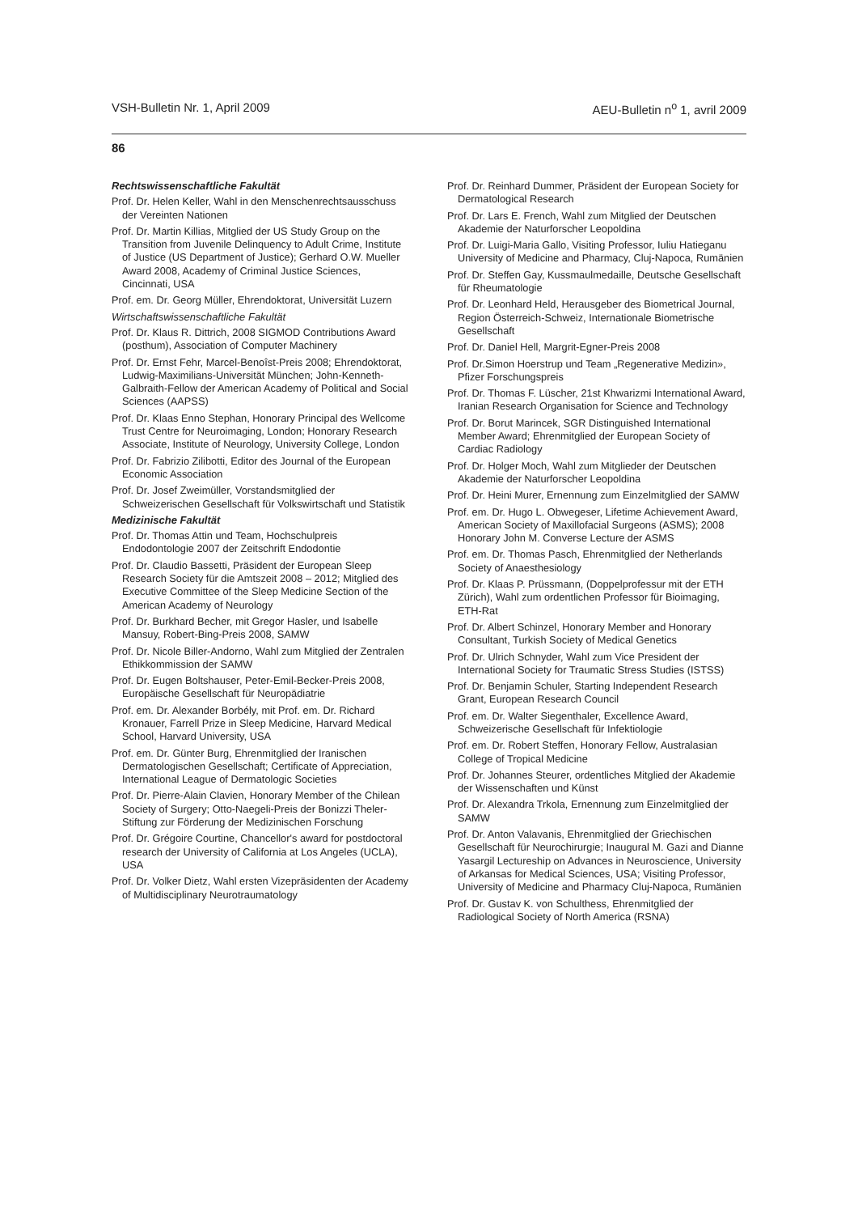VSH-Bulletin Nr. 1, April 2009 AEU-Bulletin n<sup>o</sup> 1, avril 2009
86
Rechtswissenschaftliche Fakultät
Prof. Dr. Helen Keller, Wahl in den Menschenrechtsausschuss der Vereinten Nationen
Prof. Dr. Martin Killias, Mitglied der US Study Group on the Transition from Juvenile Delinquency to Adult Crime, Institute of Justice (US Department of Justice); Gerhard O.W. Mueller Award 2008, Academy of Criminal Justice Sciences, Cincinnati, USA
Prof. em. Dr. Georg Müller, Ehrendoktorat, Universität Luzern
Wirtschaftswissenschaftliche Fakultät
Prof. Dr. Klaus R. Dittrich, 2008 SIGMOD Contributions Award (posthum), Association of Computer Machinery
Prof. Dr. Ernst Fehr, Marcel-Benoîst-Preis 2008; Ehrendoktorat, Ludwig-Maximilians-Universität München; John-Kenneth-Galbraith-Fellow der American Academy of Political and Social Sciences (AAPSS)
Prof. Dr. Klaas Enno Stephan, Honorary Principal des Wellcome Trust Centre for Neuroimaging, London; Honorary Research Associate, Institute of Neurology, University College, London
Prof. Dr. Fabrizio Zilibotti, Editor des Journal of the European Economic Association
Prof. Dr. Josef Zweimüller, Vorstandsmitglied der Schweizerischen Gesellschaft für Volkswirtschaft und Statistik
Medizinische Fakultät
Prof. Dr. Thomas Attin und Team, Hochschulpreis Endodontologie 2007 der Zeitschrift Endodontie
Prof. Dr. Claudio Bassetti, Präsident der European Sleep Research Society für die Amtszeit 2008 – 2012; Mitglied des Executive Committee of the Sleep Medicine Section of the American Academy of Neurology
Prof. Dr. Burkhard Becher, mit Gregor Hasler, und Isabelle Mansuy, Robert-Bing-Preis 2008, SAMW
Prof. Dr. Nicole Biller-Andorno, Wahl zum Mitglied der Zentralen Ethikkommission der SAMW
Prof. Dr. Eugen Boltshauser, Peter-Emil-Becker-Preis 2008, Europäische Gesellschaft für Neuropädiatrie
Prof. em. Dr. Alexander Borbély, mit Prof. em. Dr. Richard Kronauer, Farrell Prize in Sleep Medicine, Harvard Medical School, Harvard University, USA
Prof. em. Dr. Günter Burg, Ehrenmitglied der Iranischen Dermatologischen Gesellschaft; Certificate of Appreciation, International League of Dermatologic Societies
Prof. Dr. Pierre-Alain Clavien, Honorary Member of the Chilean Society of Surgery; Otto-Naegeli-Preis der Bonizzi Theler-Stiftung zur Förderung der Medizinischen Forschung
Prof. Dr. Grégoire Courtine, Chancellor's award for postdoctoral research der University of California at Los Angeles (UCLA), USA
Prof. Dr. Volker Dietz, Wahl ersten Vizepräsidenten der Academy of Multidisciplinary Neurotraumatology
Prof. Dr. Reinhard Dummer, Präsident der European Society for Dermatological Research
Prof. Dr. Lars E. French, Wahl zum Mitglied der Deutschen Akademie der Naturforscher Leopoldina
Prof. Dr. Luigi-Maria Gallo, Visiting Professor, Iuliu Hatieganu University of Medicine and Pharmacy, Cluj-Napoca, Rumänien
Prof. Dr. Steffen Gay, Kussmaulmedaille, Deutsche Gesellschaft für Rheumatologie
Prof. Dr. Leonhard Held, Herausgeber des Biometrical Journal, Region Österreich-Schweiz, Internationale Biometrische Gesellschaft
Prof. Dr. Daniel Hell, Margrit-Egner-Preis 2008
Prof. Dr.Simon Hoerstrup und Team „Regenerative Medizin», Pfizer Forschungspreis
Prof. Dr. Thomas F. Lüscher, 21st Khwarizmi International Award, Iranian Research Organisation for Science and Technology
Prof. Dr. Borut Marincek, SGR Distinguished International Member Award; Ehrenmitglied der European Society of Cardiac Radiology
Prof. Dr. Holger Moch, Wahl zum Mitglieder der Deutschen Akademie der Naturforscher Leopoldina
Prof. Dr. Heini Murer, Ernennung zum Einzelmitglied der SAMW
Prof. em. Dr. Hugo L. Obwegeser, Lifetime Achievement Award, American Society of Maxillofacial Surgeons (ASMS); 2008 Honorary John M. Converse Lecture der ASMS
Prof. em. Dr. Thomas Pasch, Ehrenmitglied der Netherlands Society of Anaesthesiology
Prof. Dr. Klaas P. Prüssmann, (Doppelprofessur mit der ETH Zürich), Wahl zum ordentlichen Professor für Bioimaging, ETH-Rat
Prof. Dr. Albert Schinzel, Honorary Member and Honorary Consultant, Turkish Society of Medical Genetics
Prof. Dr. Ulrich Schnyder, Wahl zum Vice President der International Society for Traumatic Stress Studies (ISTSS)
Prof. Dr. Benjamin Schuler, Starting Independent Research Grant, European Research Council
Prof. em. Dr. Walter Siegenthaler, Excellence Award, Schweizerische Gesellschaft für Infektiologie
Prof. em. Dr. Robert Steffen, Honorary Fellow, Australasian College of Tropical Medicine
Prof. Dr. Johannes Steurer, ordentliches Mitglied der Akademie der Wissenschaften und Künst
Prof. Dr. Alexandra Trkola, Ernennung zum Einzelmitglied der SAMW
Prof. Dr. Anton Valavanis, Ehrenmitglied der Griechischen Gesellschaft für Neurochirurgie; Inaugural M. Gazi and Dianne Yasargil Lectureship on Advances in Neuroscience, University of Arkansas for Medical Sciences, USA; Visiting Professor, University of Medicine and Pharmacy Cluj-Napoca, Rumänien
Prof. Dr. Gustav K. von Schulthess, Ehrenmitglied der Radiological Society of North America (RSNA)